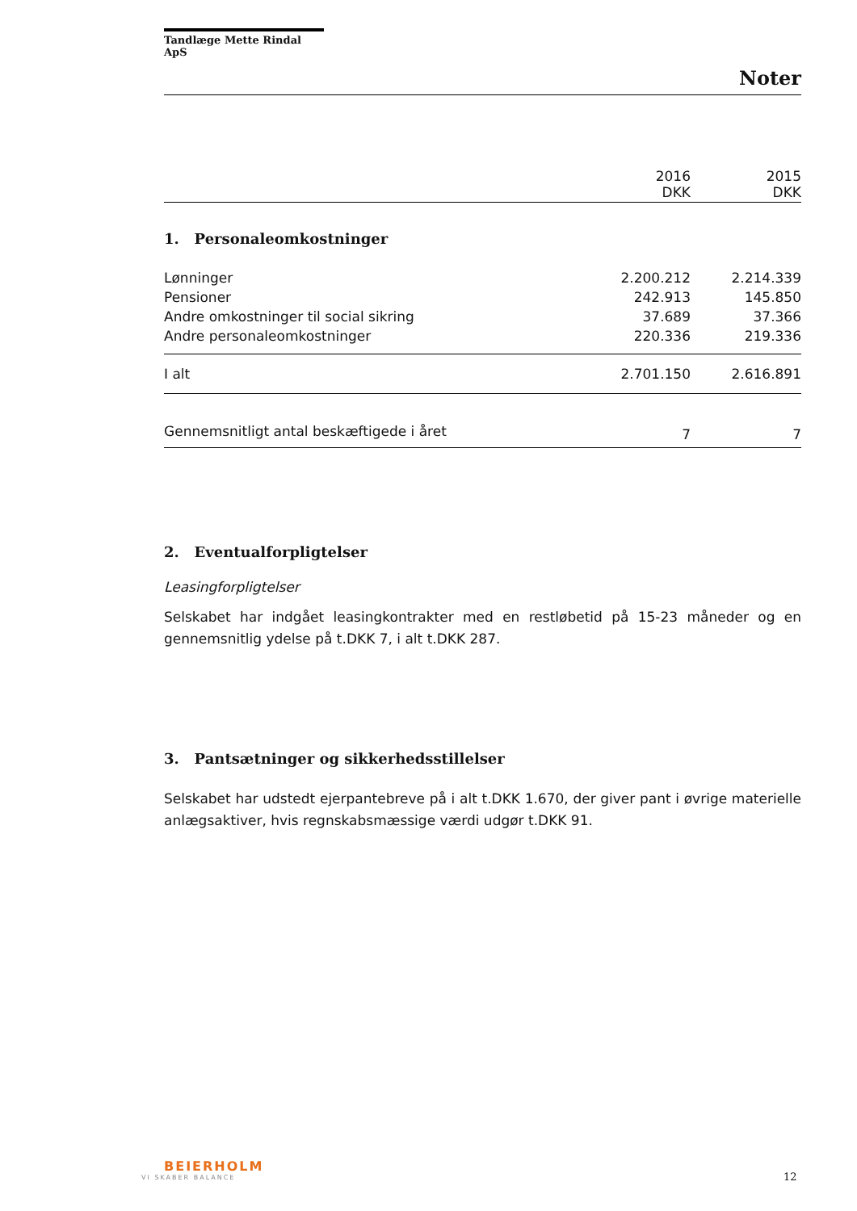Tandlæge Mette Rindal ApS
Noter
| | 2016 DKK | 2015 DKK |
| --- | --- | --- |
1. Personaleomkostninger
| Lønninger | 2.200.212 | 2.214.339 |
| Pensioner | 242.913 | 145.850 |
| Andre omkostninger til social sikring | 37.689 | 37.366 |
| Andre personaleomkostninger | 220.336 | 219.336 |
| I alt | 2.701.150 | 2.616.891 |
| Gennemsnitligt antal beskæftigede i året | 7 | 7 |
2. Eventualforpligtelser
Leasingforpligtelser
Selskabet har indgået leasingkontrakter med en restløbetid på 15-23 måneder og en gennemsnitlig ydelse på t.DKK 7, i alt t.DKK 287.
3. Pantsætninger og sikkerhedsstillelser
Selskabet har udstedt ejerpantebreve på i alt t.DKK 1.670, der giver pant i øvrige materielle anlægsaktiver, hvis regnskabsmæssige værdi udgør t.DKK 91.
BEIERHOLM
VI SKABER BALANCE
12